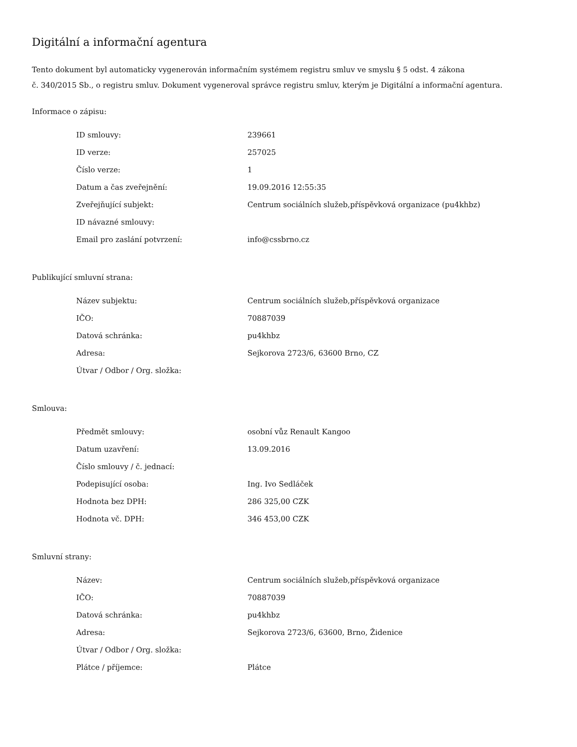Digitální a informační agentura
Tento dokument byl automaticky vygenerován informačním systémem registru smluv ve smyslu § 5 odst. 4 zákona
č. 340/2015 Sb., o registru smluv. Dokument vygeneroval správce registru smluv, kterým je Digitální a informační agentura.
Informace o zápisu:
| ID smlouvy: | 239661 |
| ID verze: | 257025 |
| Číslo verze: | 1 |
| Datum a čas zveřejnění: | 19.09.2016 12:55:35 |
| Zveřejňující subjekt: | Centrum sociálních služeb,příspěvková organizace (pu4khbz) |
| ID návazné smlouvy: | |
| Email pro zaslání potvrzení: | info@cssbrno.cz |
Publikující smluvní strana:
| Název subjektu: | Centrum sociálních služeb,příspěvková organizace |
| IČO: | 70887039 |
| Datová schránka: | pu4khbz |
| Adresa: | Sejkorova 2723/6, 63600 Brno, CZ |
| Útvar / Odbor / Org. složka: | |
Smlouva:
| Předmět smlouvy: | osobní vůz Renault Kangoo |
| Datum uzavření: | 13.09.2016 |
| Číslo smlouvy / č. jednací: | |
| Podepisující osoba: | Ing. Ivo Sedláček |
| Hodnota bez DPH: | 286 325,00 CZK |
| Hodnota vč. DPH: | 346 453,00 CZK |
Smluvní strany:
| Název: | Centrum sociálních služeb,příspěvková organizace |
| IČO: | 70887039 |
| Datová schránka: | pu4khbz |
| Adresa: | Sejkorova 2723/6, 63600, Brno, Židenice |
| Útvar / Odbor / Org. složka: | |
| Plátce / příjemce: | Plátce |